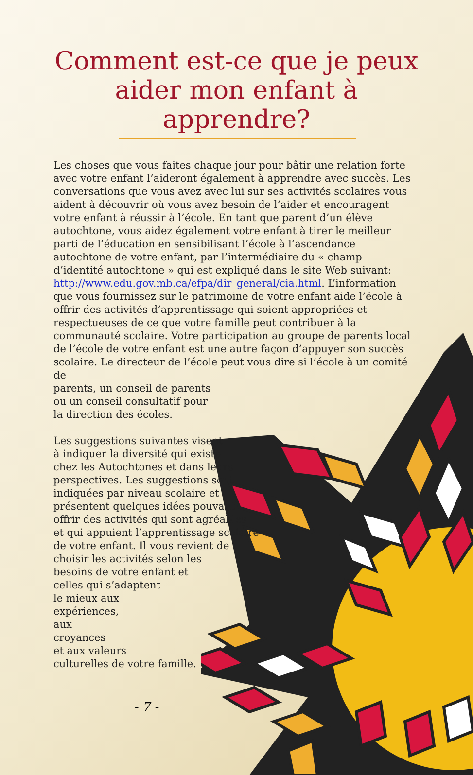Comment est-ce que je peux aider mon enfant à apprendre?
Les choses que vous faites chaque jour pour bâtir une relation forte avec votre enfant l’aideront également à apprendre avec succès. Les conversations que vous avez avec lui sur ses activités scolaires vous aident à découvrir où vous avez besoin de l’aider et encouragent votre enfant à réussir à l’école. En tant que parent d’un élève autochtone, vous aidez également votre enfant à tirer le meilleur parti de l’éducation en sensibilisant l’école à l’ascendance autochtone de votre enfant, par l’intermédiaire du « champ d’identité autochtone » qui est expliqué dans le site Web suivant: http://www.edu.gov.mb.ca/efpa/dir_general/cia.html. L’information que vous fournissez sur le patrimoine de votre enfant aide l’école à offrir des activités d’apprentissage qui soient appropriées et respectueuses de ce que votre famille peut contribuer à la communauté scolaire. Votre participation au groupe de parents local de l’école de votre enfant est une autre façon d’appuyer son succès scolaire. Le directeur de l’école peut vous dire si l’école à un comité de
parents, un conseil de parents
ou un conseil consultatif pour
la direction des écoles.
Les suggestions suivantes visent
à indiquer la diversité qui existe
chez les Autochtones et dans leurs
perspectives. Les suggestions sont
indiquées par niveau scolaire et
présentent quelques idées pouvant
offrir des activités qui sont agréables
et qui appuient l’apprentissage scolaire
de votre enfant. Il vous revient de
choisir les activités selon les
besoins de votre enfant et
celles qui s’adaptent
le mieux aux
expériences,
aux
croyances
et aux valeurs
culturelles de votre famille.
- 7 -